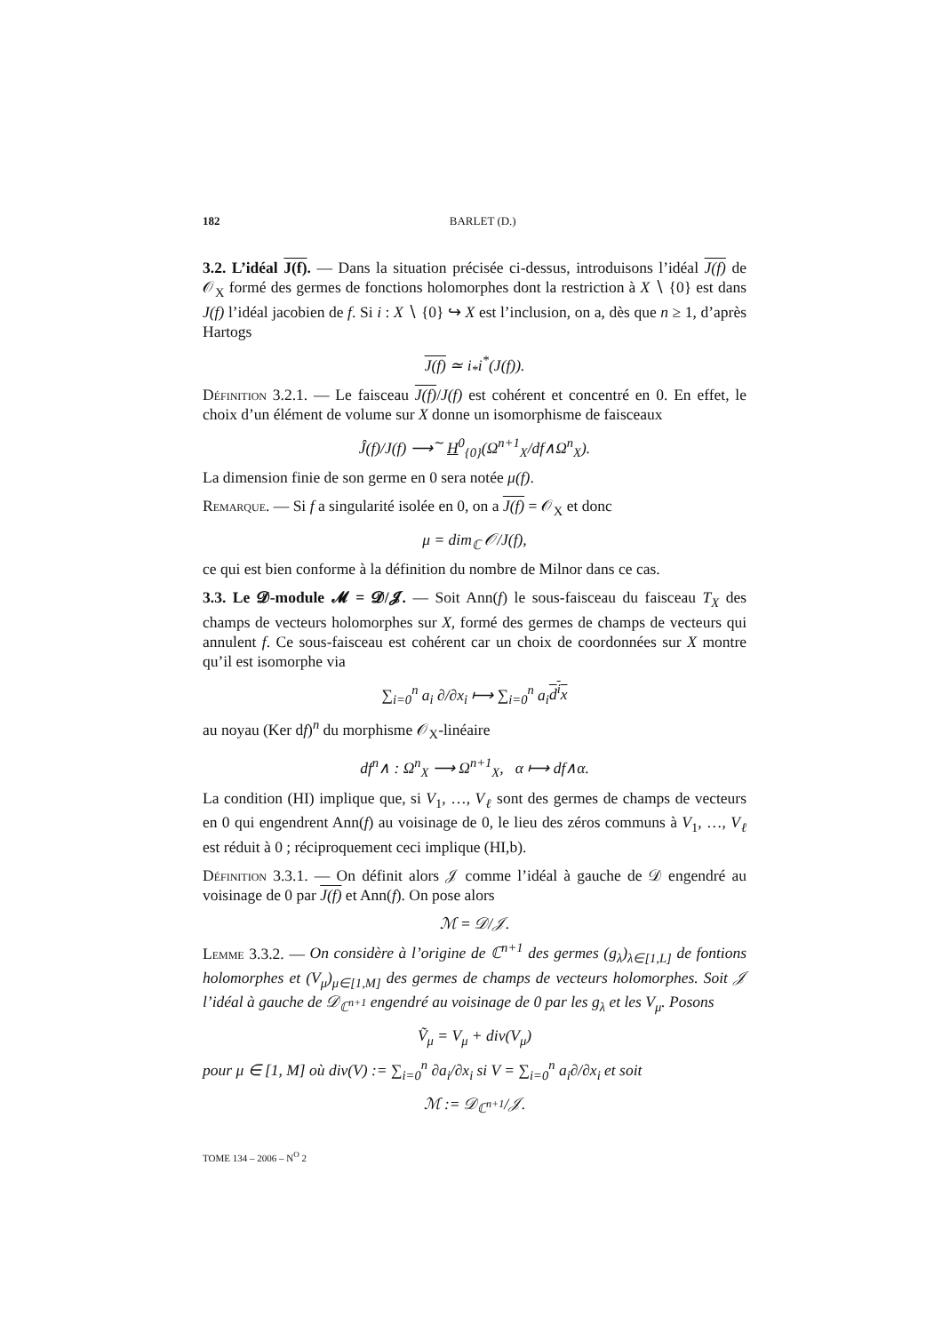182 BARLET (D.)
3.2. L’idéal J(f). — Dans la situation précisée ci-dessus, introduisons l’idéal J(f) de 𝒪<sub>X</sub> formé des germes de fonctions holomorphes dont la restriction à X ∖ {0} est dans J(f) l’idéal jacobien de f. Si i : X ∖ {0} ↪ X est l’inclusion, on a, dès que n ≥ 1, d’après Hartogs
J(f) ≃ i<sub>*</sub>i<sup>*</sup>(J(f)).
Définition 3.2.1. — Le faisceau J(f)/J(f) est cohérent et concentré en 0. En effet, le choix d’un élément de volume sur X donne un isomorphisme de faisceaux
Ĵ(f)/J(f) ⟶<sup>∼</sup> H<sup>0</sup><sub>{0}</sub>(Ω<sup>n+1</sup><sub>X</sub>/df∧Ω<sup>n</sup><sub>X</sub>).
La dimension finie de son germe en 0 sera notée μ(f).
Remarque. — Si f a singularité isolée en 0, on a J(f) = 𝒪<sub>X</sub> et donc
μ = dim<sub>ℂ</sub> 𝒪/J(f),
ce qui est bien conforme à la définition du nombre de Milnor dans ce cas.
3.3. Le 𝓓-module 𝓜 = 𝓓/𝓙. — Soit Ann(f) le sous-faisceau du faisceau T<sub>X</sub> des champs de vecteurs holomorphes sur X, formé des germes de champs de vecteurs qui annulent f. Ce sous-faisceau est cohérent car un choix de coordonnées sur X montre qu’il est isomorphe via
∑<sub>i=0</sub><sup>n</sup> a<sub>i</sub> ∂/∂x<sub>i</sub> ⟼ ∑<sub>i=0</sub><sup>n</sup> a<sub>i</sub>d<sup>i</sup>x
au noyau (Ker df)<sup>n</sup> du morphisme 𝒪<sub>X</sub>-linéaire
df<sup>n</sup>∧ : Ω<sup>n</sup><sub>X</sub> ⟶ Ω<sup>n+1</sup><sub>X</sub>, α ⟼ df∧α.
La condition (HI) implique que, si V<sub>1</sub>, …, V<sub>ℓ</sub> sont des germes de champs de vecteurs en 0 qui engendrent Ann(f) au voisinage de 0, le lieu des zéros communs à V<sub>1</sub>, …, V<sub>ℓ</sub> est réduit à 0 ; réciproquement ceci implique (HI,b).
Définition 3.3.1. — On définit alors 𝒥 comme l’idéal à gauche de 𝒟 engendré au voisinage de 0 par J(f) et Ann(f). On pose alors
ℳ = 𝒟/𝒥.
Lemme 3.3.2. — On considère à l’origine de ℂ<sup>n+1</sup> des germes (g<sub>λ</sub>)<sub>λ∈[1,L]</sub> de fontions holomorphes et (V<sub>μ</sub>)<sub>μ∈[1,M]</sub> des germes de champs de vecteurs holomorphes. Soit 𝒥 l’idéal à gauche de 𝒟<sub>ℂ<sup>n+1</sup></sub> engendré au voisinage de 0 par les g<sub>λ</sub> et les V<sub>μ</sub>. Posons
Ṽ<sub>μ</sub> = V<sub>μ</sub> + div(V<sub>μ</sub>)
pour μ ∈ [1, M] où div(V) := ∑<sub>i=0</sub><sup>n</sup> ∂a<sub>i</sub>/∂x<sub>i</sub> si V = ∑<sub>i=0</sub><sup>n</sup> a<sub>i</sub>∂/∂x<sub>i</sub> et soit
ℳ := 𝒟<sub>ℂ<sup>n+1</sup></sub>/𝒥.
TOME 134 – 2006 – N<sup>O</sup> 2